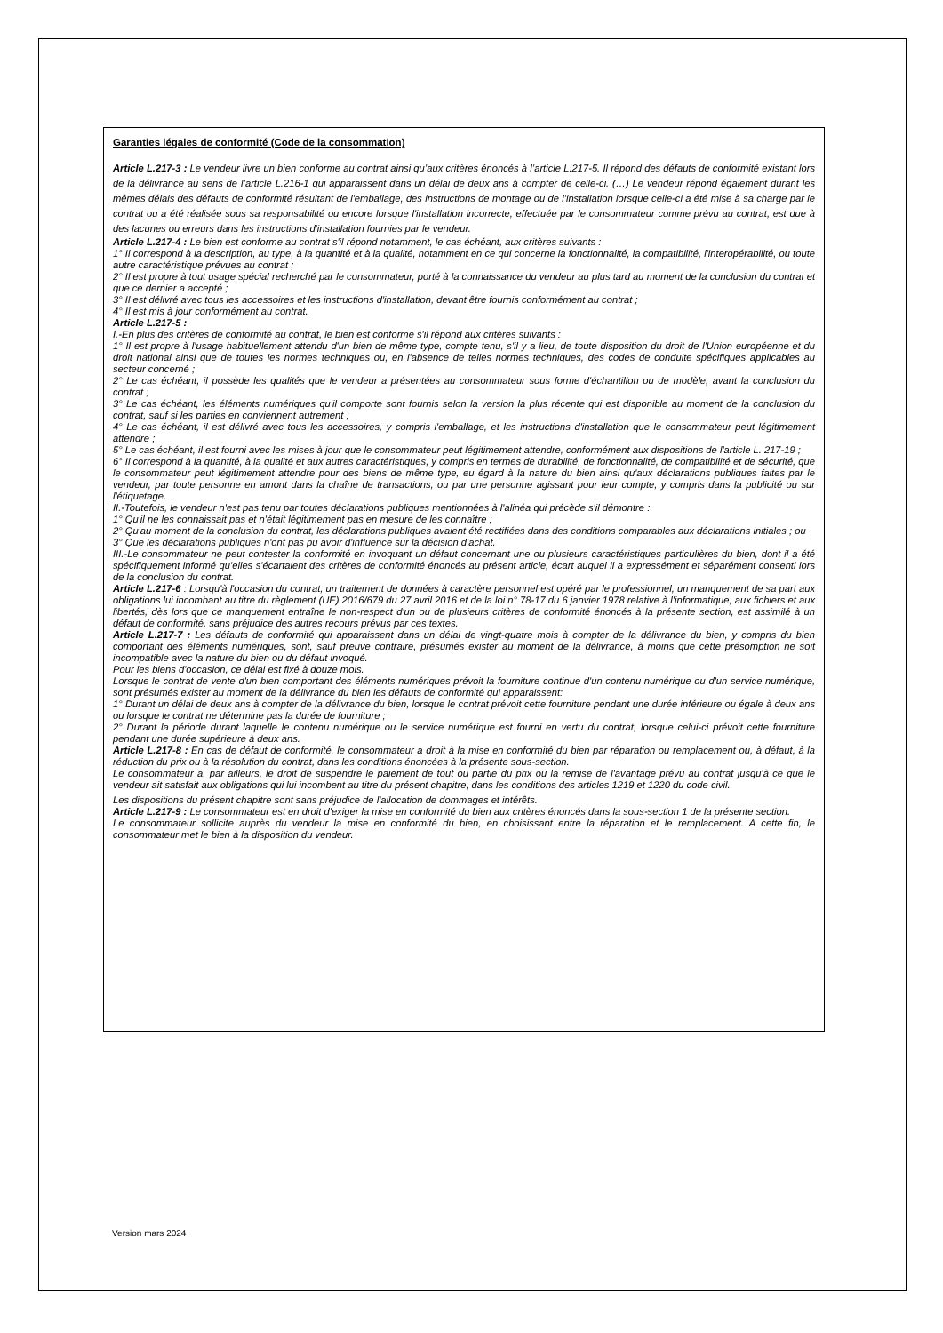Garanties légales de conformité (Code de la consommation)
Article L.217-3 : Le vendeur livre un bien conforme au contrat ainsi qu’aux critères énoncés à l’article L.217-5. Il répond des défauts de conformité existant lors de la délivrance au sens de l’article L.216-1 qui apparaissent dans un délai de deux ans à compter de celle-ci. (…) Le vendeur répond également durant les mêmes délais des défauts de conformité résultant de l'emballage, des instructions de montage ou de l'installation lorsque celle-ci a été mise à sa charge par le contrat ou a été réalisée sous sa responsabilité ou encore lorsque l'installation incorrecte, effectuée par le consommateur comme prévu au contrat, est due à des lacunes ou erreurs dans les instructions d'installation fournies par le vendeur.
Article L.217-4 : Le bien est conforme au contrat s'il répond notamment, le cas échéant, aux critères suivants :
1° Il correspond à la description, au type, à la quantité et à la qualité, notamment en ce qui concerne la fonctionnalité, la compatibilité, l'interopérabilité, ou toute autre caractéristique prévues au contrat ;
2° Il est propre à tout usage spécial recherché par le consommateur, porté à la connaissance du vendeur au plus tard au moment de la conclusion du contrat et que ce dernier a accepté ;
3° Il est délivré avec tous les accessoires et les instructions d'installation, devant être fournis conformément au contrat ;
4° Il est mis à jour conformément au contrat.
Article L.217-5 :
I.-En plus des critères de conformité au contrat, le bien est conforme s'il répond aux critères suivants :
1° Il est propre à l'usage habituellement attendu d'un bien de même type, compte tenu, s'il y a lieu, de toute disposition du droit de l'Union européenne et du droit national ainsi que de toutes les normes techniques ou, en l'absence de telles normes techniques, des codes de conduite spécifiques applicables au secteur concerné ;
2° Le cas échéant, il possède les qualités que le vendeur a présentées au consommateur sous forme d'échantillon ou de modèle, avant la conclusion du contrat ;
3° Le cas échéant, les éléments numériques qu'il comporte sont fournis selon la version la plus récente qui est disponible au moment de la conclusion du contrat, sauf si les parties en conviennent autrement ;
4° Le cas échéant, il est délivré avec tous les accessoires, y compris l'emballage, et les instructions d'installation que le consommateur peut légitimement attendre ;
5° Le cas échéant, il est fourni avec les mises à jour que le consommateur peut légitimement attendre, conformément aux dispositions de l'article L. 217-19 ;
6° Il correspond à la quantité, à la qualité et aux autres caractéristiques, y compris en termes de durabilité, de fonctionnalité, de compatibilité et de sécurité, que le consommateur peut légitimement attendre pour des biens de même type, eu égard à la nature du bien ainsi qu'aux déclarations publiques faites par le vendeur, par toute personne en amont dans la chaîne de transactions, ou par une personne agissant pour leur compte, y compris dans la publicité ou sur l'étiquetage.
II.-Toutefois, le vendeur n'est pas tenu par toutes déclarations publiques mentionnées à l'alinéa qui précède s'il démontre :
1° Qu'il ne les connaissait pas et n'était légitimement pas en mesure de les connaître ;
2° Qu'au moment de la conclusion du contrat, les déclarations publiques avaient été rectifiées dans des conditions comparables aux déclarations initiales ; ou
3° Que les déclarations publiques n'ont pas pu avoir d'influence sur la décision d'achat.
III.-Le consommateur ne peut contester la conformité en invoquant un défaut concernant une ou plusieurs caractéristiques particulières du bien, dont il a été spécifiquement informé qu'elles s'écartaient des critères de conformité énoncés au présent article, écart auquel il a expressément et séparément consenti lors de la conclusion du contrat.
Article L.217-6 : Lorsqu'à l'occasion du contrat, un traitement de données à caractère personnel est opéré par le professionnel, un manquement de sa part aux obligations lui incombant au titre du règlement (UE) 2016/679 du 27 avril 2016 et de la loi n° 78-17 du 6 janvier 1978 relative à l'informatique, aux fichiers et aux libertés, dès lors que ce manquement entraîne le non-respect d'un ou de plusieurs critères de conformité énoncés à la présente section, est assimilé à un défaut de conformité, sans préjudice des autres recours prévus par ces textes.
Article L.217-7 : Les défauts de conformité qui apparaissent dans un délai de vingt-quatre mois à compter de la délivrance du bien, y compris du bien comportant des éléments numériques, sont, sauf preuve contraire, présumés exister au moment de la délivrance, à moins que cette présomption ne soit incompatible avec la nature du bien ou du défaut invoqué.
Pour les biens d'occasion, ce délai est fixé à douze mois.
Lorsque le contrat de vente d'un bien comportant des éléments numériques prévoit la fourniture continue d'un contenu numérique ou d'un service numérique, sont présumés exister au moment de la délivrance du bien les défauts de conformité qui apparaissent:
1° Durant un délai de deux ans à compter de la délivrance du bien, lorsque le contrat prévoit cette fourniture pendant une durée inférieure ou égale à deux ans ou lorsque le contrat ne détermine pas la durée de fourniture ;
2° Durant la période durant laquelle le contenu numérique ou le service numérique est fourni en vertu du contrat, lorsque celui-ci prévoit cette fourniture pendant une durée supérieure à deux ans.
Article L.217-8 : En cas de défaut de conformité, le consommateur a droit à la mise en conformité du bien par réparation ou remplacement ou, à défaut, à la réduction du prix ou à la résolution du contrat, dans les conditions énoncées à la présente sous-section.
Le consommateur a, par ailleurs, le droit de suspendre le paiement de tout ou partie du prix ou la remise de l'avantage prévu au contrat jusqu'à ce que le vendeur ait satisfait aux obligations qui lui incombent au titre du présent chapitre, dans les conditions des articles 1219 et 1220 du code civil.
Les dispositions du présent chapitre sont sans préjudice de l'allocation de dommages et intérêts.
Article L.217-9 : Le consommateur est en droit d'exiger la mise en conformité du bien aux critères énoncés dans la sous-section 1 de la présente section.
Le consommateur sollicite auprès du vendeur la mise en conformité du bien, en choisissant entre la réparation et le remplacement. A cette fin, le consommateur met le bien à la disposition du vendeur.
Version mars 2024